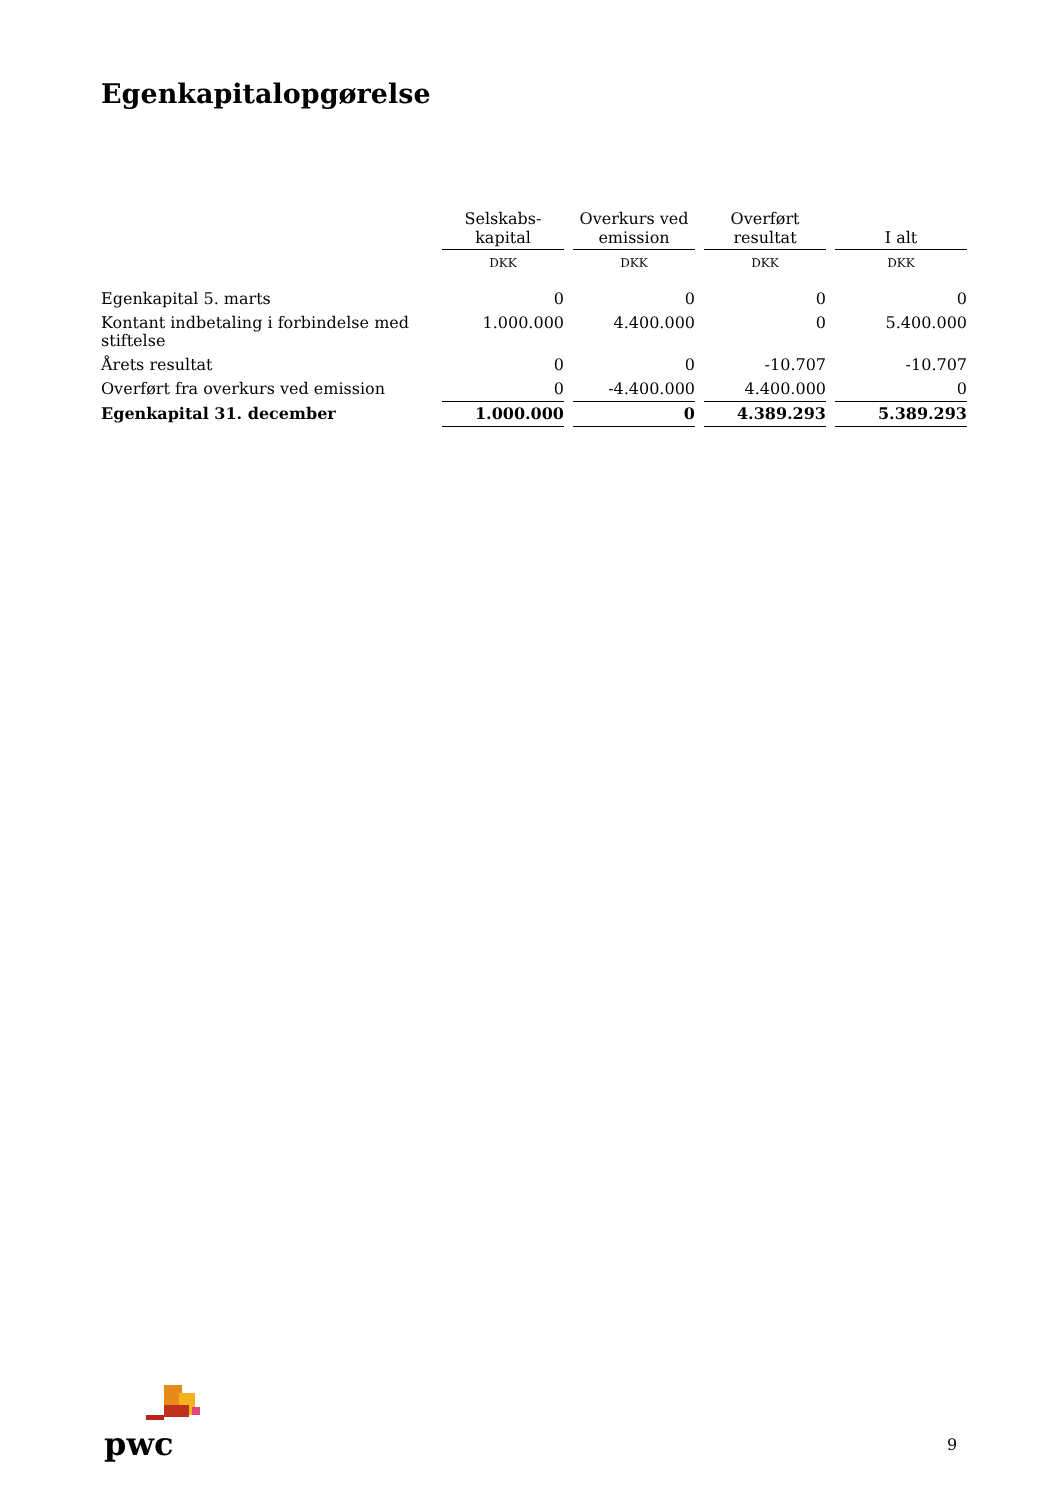Egenkapitalopgørelse
| | Selskabs- kapital | Overkurs ved emission | Overført resultat | I alt |
| --- | --- | --- | --- | --- |
| | DKK | DKK | DKK | DKK |
| Egenkapital 5. marts | 0 | 0 | 0 | 0 |
| Kontant indbetaling i forbindelse med stiftelse | 1.000.000 | 4.400.000 | 0 | 5.400.000 |
| Årets resultat | 0 | 0 | -10.707 | -10.707 |
| Overført fra overkurs ved emission | 0 | -4.400.000 | 4.400.000 | 0 |
| Egenkapital 31. december | 1.000.000 | 0 | 4.389.293 | 5.389.293 |
pwc
9